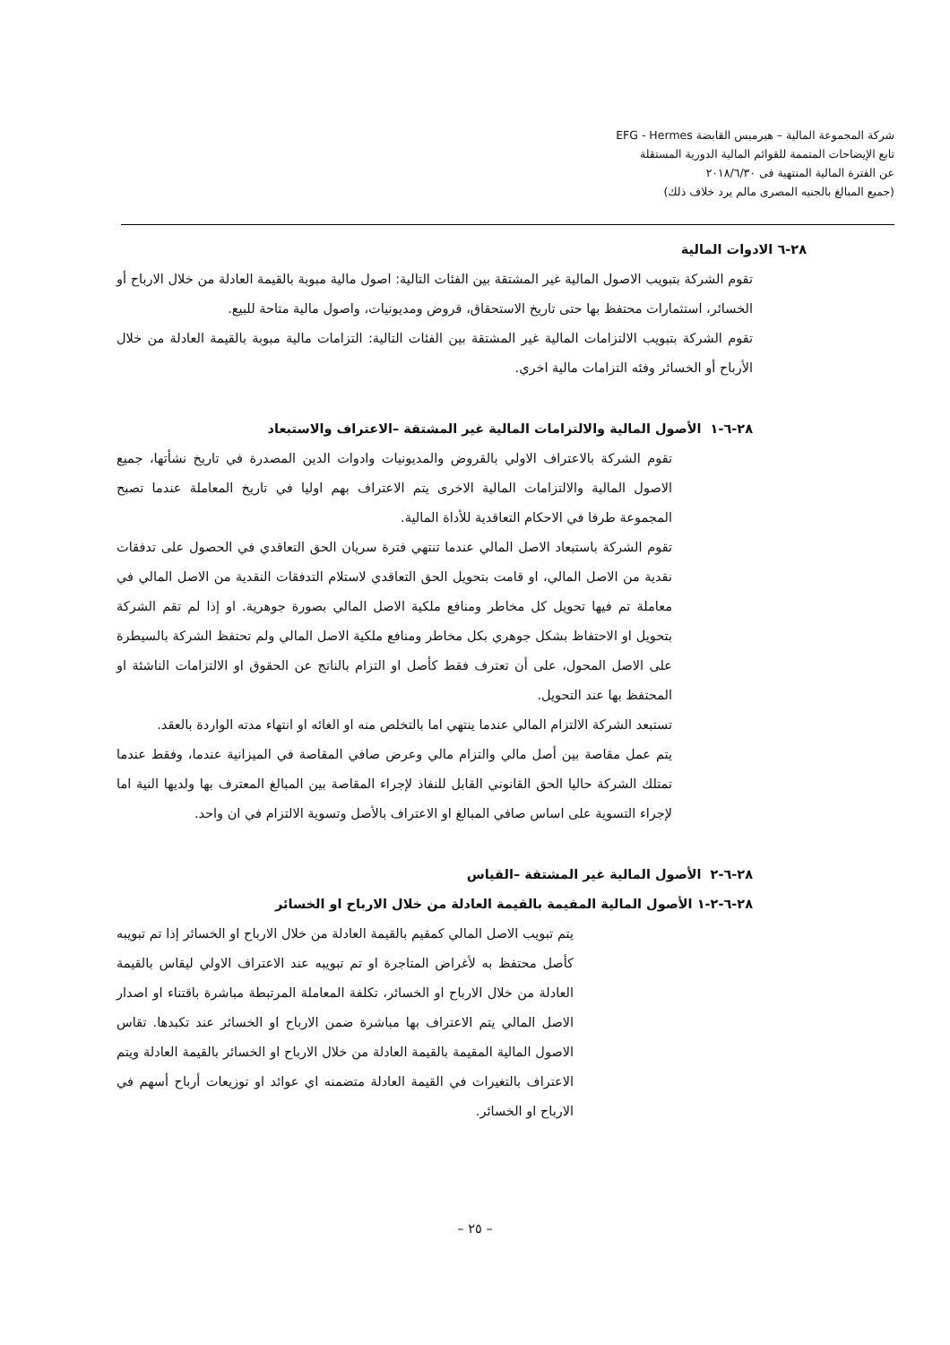شركة المجموعة المالية – هيرميس القابضة EFG - Hermes
تابع الإيضاحات المتممة للقوائم المالية الدورية المستقلة
عن الفترة المالية المنتهية فى ٢٠١٨/٦/٣٠
(جميع المبالغ بالجنيه المصرى مالم يرد خلاف ذلك)
٢٨-٦ الادوات المالية
تقوم الشركة بتبويب الاصول المالية غير المشتقة بين الفئات التالية: اصول مالية مبوبة بالقيمة العادلة من خلال الارباح أو الخسائر، استثمارات محتفظ بها حتى تاريخ الاستحقاق، قروض ومديونيات، واصول مالية متاحة للبيع.
تقوم الشركة بتبويب الالتزامات المالية غير المشتقة بين الفئات التالية: التزامات مالية مبوبة بالقيمة العادلة من خلال الأرباح أو الخسائر وفئه التزامات مالية اخري.
٢٨-٦-١ الأصول المالية والالتزامات المالية غير المشتقة –الاعتراف والاستبعاد
تقوم الشركة بالاعتراف الاولي بالقروض والمديونيات وادوات الدين المصدرة في تاريخ نشأتها، جميع الاصول المالية والالتزامات المالية الاخرى يتم الاعتراف بهم اوليا في تاريخ المعاملة عندما تصبح المجموعة طرفا في الاحكام التعاقدية للأداة المالية.
تقوم الشركة باستبعاد الاصل المالي عندما تنتهي فترة سريان الحق التعاقدي في الحصول على تدفقات نقدية من الاصل المالي، او قامت بتحويل الحق التعاقدي لاستلام التدفقات النقدية من الاصل المالي في معاملة تم فيها تحويل كل مخاطر ومنافع ملكية الاصل المالي بصورة جوهرية. او إذا لم تقم الشركة بتحويل او الاحتفاظ بشكل جوهري بكل مخاطر ومنافع ملكية الاصل المالي ولم تحتفظ الشركة بالسيطرة على الاصل المحول، على أن تعترف فقط كأصل او التزام بالناتج عن الحقوق او الالتزامات الناشئة او المحتفظ بها عند التحويل.
تستبعد الشركة الالتزام المالي عندما ينتهي اما بالتخلص منه او الغائه او انتهاء مدته الواردة بالعقد.
يتم عمل مقاصة بين أصل مالي والتزام مالي وعرض صافي المقاصة في الميزانية عندما، وفقط عندما تمتلك الشركة حاليا الحق القانوني القابل للنفاذ لإجراء المقاصة بين المبالغ المعترف بها ولديها النية اما لإجراء التسوية على اساس صافي المبالغ او الاعتراف بالأصل وتسوية الالتزام في ان واحد.
٢٨-٦-٢ الأصول المالية غير المشتقة –القياس
٢٨-٦-٢-١ الأصول المالية المقيمة بالقيمة العادلة من خلال الارباح او الخسائر
يتم تبويب الاصل المالي كمقيم بالقيمة العادلة من خلال الارباح او الخسائر إذا تم تبويبه كأصل محتفظ به لأغراض المتاجرة او تم تبويبه عند الاعتراف الاولي ليقاس بالقيمة العادلة من خلال الارباح او الخسائر، تكلفة المعاملة المرتبطة مباشرة باقتناء او اصدار الاصل المالي يتم الاعتراف بها مباشرة ضمن الارباح او الخسائر عند تكبدها. تقاس الاصول المالية المقيمة بالقيمة العادلة من خلال الارباح او الخسائر بالقيمة العادلة ويتم الاعتراف بالتغيرات في القيمة العادلة متضمنه اي عوائد او توزيعات أرباح أسهم في الارباح او الخسائر.
– ٢٥ –